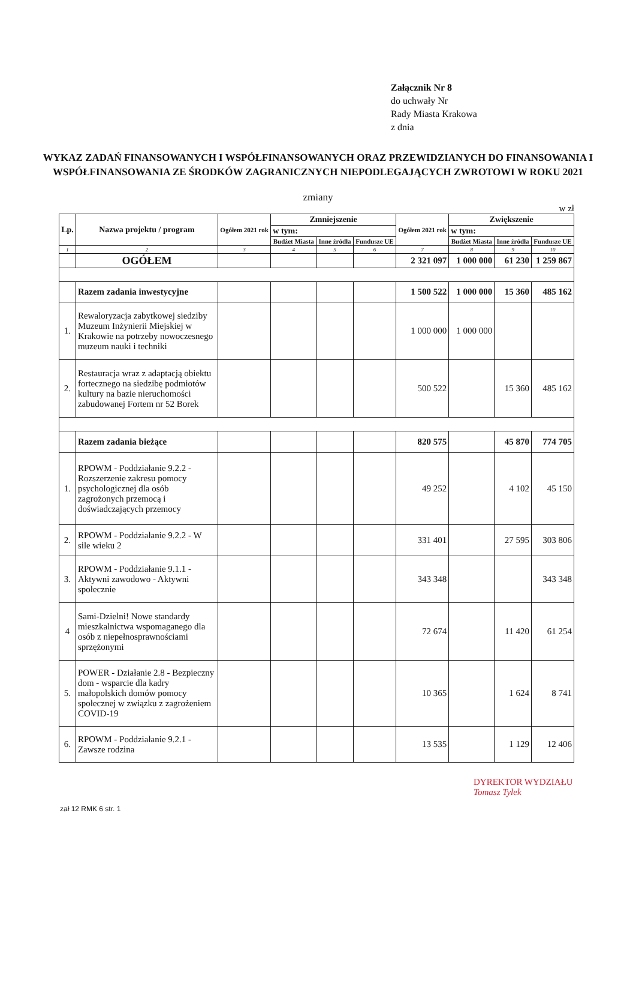Załącznik Nr 8
do uchwały Nr
Rady Miasta Krakowa
z dnia
WYKAZ ZADAŃ FINANSOWANYCH I WSPÓŁFINANSOWANYCH ORAZ PRZEWIDZIANYCH DO FINANSOWANIA I WSPÓŁFINANSOWANIA ZE ŚRODKÓW ZAGRANICZNYCH NIEPODLEGAJĄCYCH ZWROTOWI W ROKU 2021
zmiany
w zł
| Lp. | Nazwa projektu / program | Ogółem 2021 rok | Zmniejszenie | | | Ogółem 2021 rok | Zwiększenie | | |
| --- | --- | --- | --- | --- | --- | --- | --- | --- | --- |
| | | | w tym: | | | | w tym: | | |
| | | | Budżet Miasta | Inne źródła | Fundusze UE | | Budżet Miasta | Inne źródła | Fundusze UE |
| 1 | 2 | 3 | 4 | 5 | 6 | 7 | 8 | 9 | 10 |
| | OGÓŁEM | | | | | 2 321 097 | 1 000 000 | 61 230 | 1 259 867 |
| | Razem zadania inwestycyjne | | | | | 1 500 522 | 1 000 000 | 15 360 | 485 162 |
| 1. | Rewaloryzacja zabytkowej siedziby Muzeum Inżynierii Miejskiej w Krakowie na potrzeby nowoczesnego muzeum nauki i techniki | | | | | 1 000 000 | 1 000 000 | | |
| 2. | Restauracja wraz z adaptacją obiektu fortecznego na siedzibę podmiotów kultury na bazie nieruchomości zabudowanej Fortem nr 52 Borek | | | | | 500 522 | | 15 360 | 485 162 |
| | Razem zadania bieżące | | | | | 820 575 | | 45 870 | 774 705 |
| 1. | RPOWM - Poddziałanie 9.2.2 - Rozszerzenie zakresu pomocy psychologicznej dla osób zagrożonych przemocą i doświadczających przemocy | | | | | 49 252 | | 4 102 | 45 150 |
| 2. | RPOWM - Poddziałanie 9.2.2 - W sile wieku 2 | | | | | 331 401 | | 27 595 | 303 806 |
| 3. | RPOWM - Poddziałanie 9.1.1 - Aktywni zawodowo - Aktywni społecznie | | | | | 343 348 | | | 343 348 |
| 4 | Sami-Dzielni! Nowe standardy mieszkalnictwa wspomaganego dla osób z niepełnosprawnościami sprzężonymi | | | | | 72 674 | | 11 420 | 61 254 |
| 5. | POWER - Działanie 2.8 - Bezpieczny dom - wsparcie dla kadry małopolskich domów pomocy społecznej w związku z zagrożeniem COVID-19 | | | | | 10 365 | | 1 624 | 8 741 |
| 6. | RPOWM - Poddziałanie 9.2.1 - Zawsze rodzina | | | | | 13 535 | | 1 129 | 12 406 |
zał 12 RMK 6 str. 1
DYREKTOR WYDZIAŁU
Tomasz Tylek